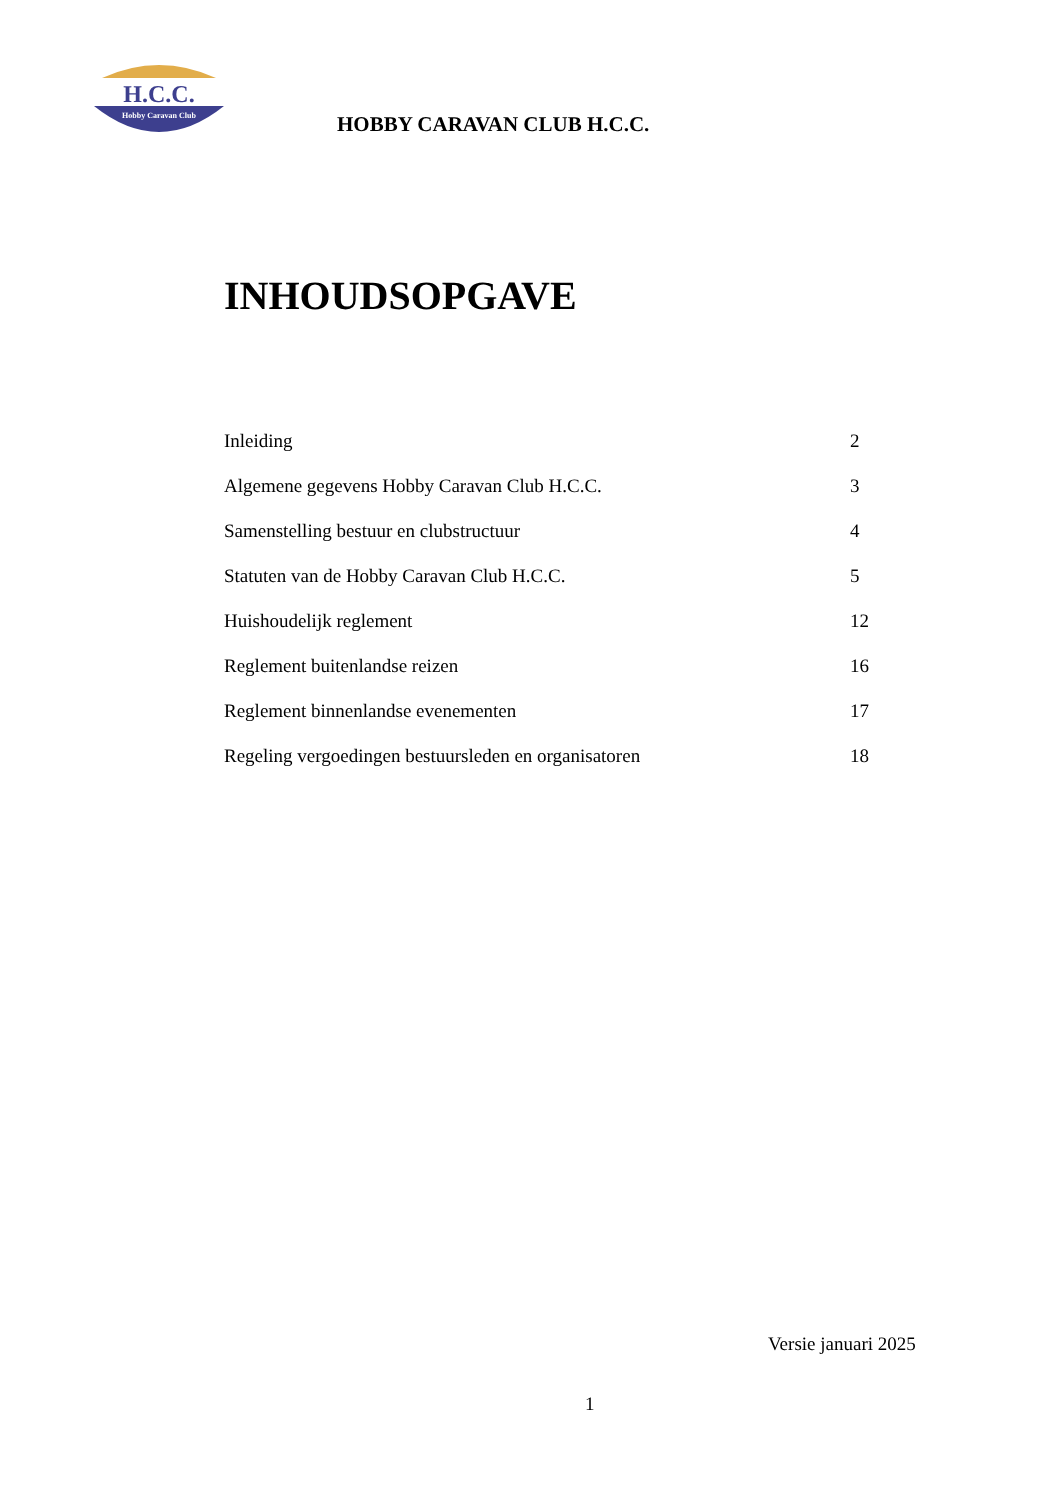H.C.C.
Hobby Caravan Club
HOBBY CARAVAN CLUB H.C.C.
INHOUDSOPGAVE
Inleiding 2
Algemene gegevens Hobby Caravan Club H.C.C. 3
Samenstelling bestuur en clubstructuur 4
Statuten van de Hobby Caravan Club H.C.C. 5
Huishoudelijk reglement 12
Reglement buitenlandse reizen 16
Reglement binnenlandse evenementen 17
Regeling vergoedingen bestuursleden en organisatoren 18
Versie januari 2025
1